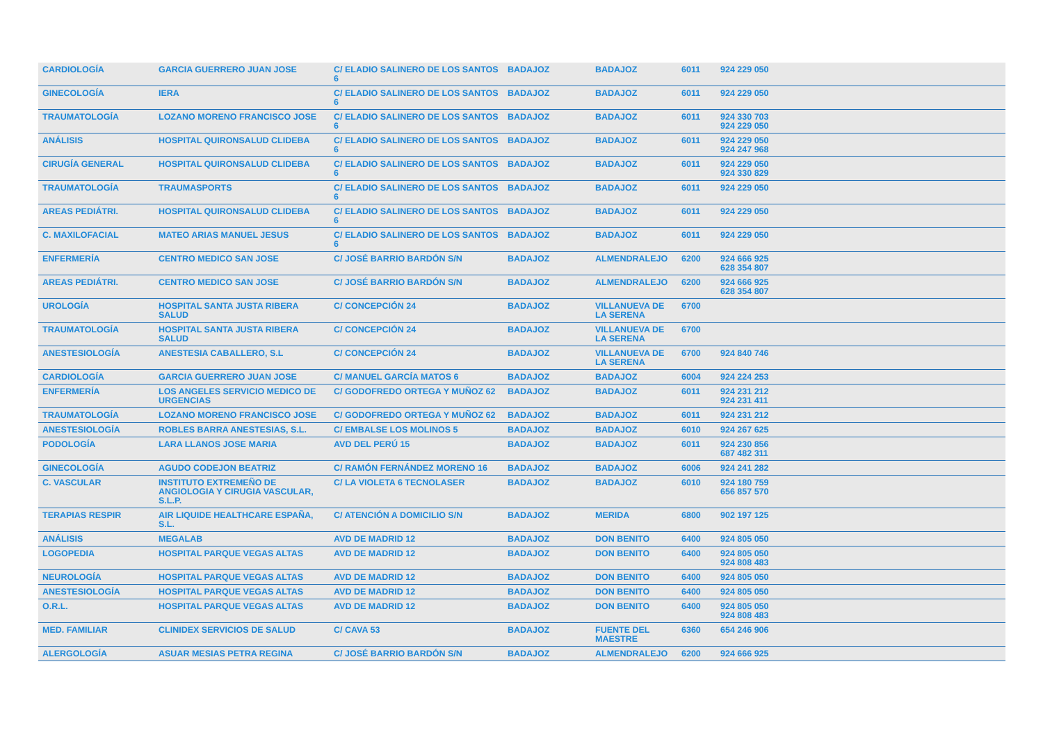| CARDIOLOGÍA | GARCIA GUERRERO JUAN JOSE | C/ ELADIO SALINERO DE LOS SANTOS 6 | BADAJOZ | BADAJOZ | 6011 | 924 229 050 | |
| GINECOLOGÍA | IERA | C/ ELADIO SALINERO DE LOS SANTOS 6 | BADAJOZ | BADAJOZ | 6011 | 924 229 050 | |
| TRAUMATOLOGÍA | LOZANO MORENO FRANCISCO JOSE | C/ ELADIO SALINERO DE LOS SANTOS 6 | BADAJOZ | BADAJOZ | 6011 | 924 330 703 924 229 050 | |
| ANÁLISIS | HOSPITAL QUIRONSALUD CLIDEBA | C/ ELADIO SALINERO DE LOS SANTOS 6 | BADAJOZ | BADAJOZ | 6011 | 924 229 050 924 247 968 | |
| CIRUGÍA GENERAL | HOSPITAL QUIRONSALUD CLIDEBA | C/ ELADIO SALINERO DE LOS SANTOS 6 | BADAJOZ | BADAJOZ | 6011 | 924 229 050 924 330 829 | |
| TRAUMATOLOGÍA | TRAUMASPORTS | C/ ELADIO SALINERO DE LOS SANTOS 6 | BADAJOZ | BADAJOZ | 6011 | 924 229 050 | |
| AREAS PEDIÁTRI. | HOSPITAL QUIRONSALUD CLIDEBA | C/ ELADIO SALINERO DE LOS SANTOS 6 | BADAJOZ | BADAJOZ | 6011 | 924 229 050 | |
| C. MAXILOFACIAL | MATEO ARIAS MANUEL JESUS | C/ ELADIO SALINERO DE LOS SANTOS 6 | BADAJOZ | BADAJOZ | 6011 | 924 229 050 | |
| ENFERMERÍA | CENTRO MEDICO SAN JOSE | C/ JOSÉ BARRIO BARDÓN S/N | BADAJOZ | ALMENDRALEJO | 6200 | 924 666 925 628 354 807 | |
| AREAS PEDIÁTRI. | CENTRO MEDICO SAN JOSE | C/ JOSÉ BARRIO BARDÓN S/N | BADAJOZ | ALMENDRALEJO | 6200 | 924 666 925 628 354 807 | |
| UROLOGÍA | HOSPITAL SANTA JUSTA RIBERA SALUD | C/ CONCEPCIÓN 24 | BADAJOZ | VILLANUEVA DE LA SERENA | 6700 | | |
| TRAUMATOLOGÍA | HOSPITAL SANTA JUSTA RIBERA SALUD | C/ CONCEPCIÓN 24 | BADAJOZ | VILLANUEVA DE LA SERENA | 6700 | | |
| ANESTESIOLOGÍA | ANESTESIA CABALLERO, S.L | C/ CONCEPCIÓN 24 | BADAJOZ | VILLANUEVA DE LA SERENA | 6700 | 924 840 746 | |
| CARDIOLOGÍA | GARCIA GUERRERO JUAN JOSE | C/ MANUEL GARCÍA MATOS 6 | BADAJOZ | BADAJOZ | 6004 | 924 224 253 | |
| ENFERMERÍA | LOS ANGELES SERVICIO MEDICO DE URGENCIAS | C/ GODOFREDO ORTEGA Y MUÑOZ 62 | BADAJOZ | BADAJOZ | 6011 | 924 231 212 924 231 411 | |
| TRAUMATOLOGÍA | LOZANO MORENO FRANCISCO JOSE | C/ GODOFREDO ORTEGA Y MUÑOZ 62 | BADAJOZ | BADAJOZ | 6011 | 924 231 212 | |
| ANESTESIOLOGÍA | ROBLES BARRA ANESTESIAS, S.L. | C/ EMBALSE LOS MOLINOS 5 | BADAJOZ | BADAJOZ | 6010 | 924 267 625 | |
| PODOLOGÍA | LARA LLANOS JOSE MARIA | AVD DEL PERÚ 15 | BADAJOZ | BADAJOZ | 6011 | 924 230 856 687 482 311 | |
| GINECOLOGÍA | AGUDO CODEJON BEATRIZ | C/ RAMÓN FERNÁNDEZ MORENO 16 | BADAJOZ | BADAJOZ | 6006 | 924 241 282 | |
| C. VASCULAR | INSTITUTO EXTREMEÑO DE ANGIOLOGIA Y CIRUGIA VASCULAR, S.L.P. | C/ LA VIOLETA 6 TECNOLASER | BADAJOZ | BADAJOZ | 6010 | 924 180 759 656 857 570 | |
| TERAPIAS RESPIR | AIR LIQUIDE HEALTHCARE ESPAÑA, S.L. | C/ ATENCIÓN A DOMICILIO S/N | BADAJOZ | MERIDA | 6800 | 902 197 125 | |
| ANÁLISIS | MEGALAB | AVD DE MADRID 12 | BADAJOZ | DON BENITO | 6400 | 924 805 050 | |
| LOGOPEDIA | HOSPITAL PARQUE VEGAS ALTAS | AVD DE MADRID 12 | BADAJOZ | DON BENITO | 6400 | 924 805 050 924 808 483 | |
| NEUROLOGÍA | HOSPITAL PARQUE VEGAS ALTAS | AVD DE MADRID 12 | BADAJOZ | DON BENITO | 6400 | 924 805 050 | |
| ANESTESIOLOGÍA | HOSPITAL PARQUE VEGAS ALTAS | AVD DE MADRID 12 | BADAJOZ | DON BENITO | 6400 | 924 805 050 | |
| O.R.L. | HOSPITAL PARQUE VEGAS ALTAS | AVD DE MADRID 12 | BADAJOZ | DON BENITO | 6400 | 924 805 050 924 808 483 | |
| MED. FAMILIAR | CLINIDEX SERVICIOS DE SALUD | C/ CAVA 53 | BADAJOZ | FUENTE DEL MAESTRE | 6360 | 654 246 906 | |
| ALERGOLOGÍA | ASUAR MESIAS PETRA REGINA | C/ JOSÉ BARRIO BARDÓN S/N | BADAJOZ | ALMENDRALEJO | 6200 | 924 666 925 | |